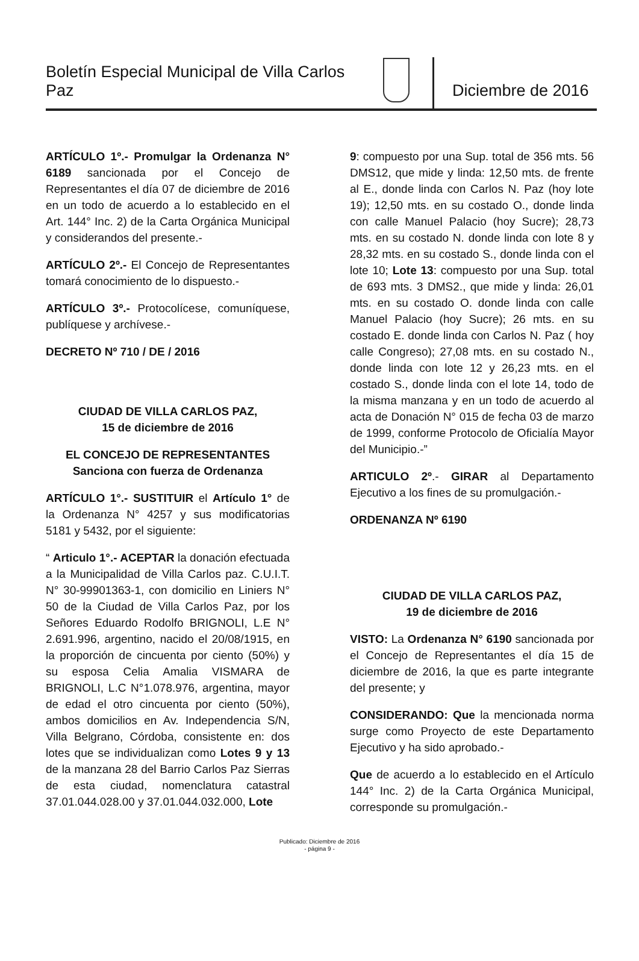Boletín Especial Municipal de Villa Carlos Paz
Diciembre de 2016
ARTÍCULO 1º.- Promulgar la Ordenanza N° 6189 sancionada por el Concejo de Representantes el día 07 de diciembre de 2016 en un todo de acuerdo a lo establecido en el Art. 144° Inc. 2) de la Carta Orgánica Municipal y considerandos del presente.-
ARTÍCULO 2º.- El Concejo de Representantes tomará conocimiento de lo dispuesto.-
ARTÍCULO 3º.- Protocolícese, comuníquese, publíquese y archívese.-
DECRETO Nº 710 / DE / 2016
CIUDAD DE VILLA CARLOS PAZ,
15 de diciembre de 2016
EL CONCEJO DE REPRESENTANTES
Sanciona con fuerza de Ordenanza
ARTÍCULO 1°.- SUSTITUIR el Artículo 1° de la Ordenanza N° 4257 y sus modificatorias 5181 y 5432, por el siguiente:
“ Articulo 1°.- ACEPTAR la donación efectuada a la Municipalidad de Villa Carlos paz. C.U.I.T. N° 30-99901363-1, con domicilio en Liniers N° 50 de la Ciudad de Villa Carlos Paz, por los Señores Eduardo Rodolfo BRIGNOLI, L.E N° 2.691.996, argentino, nacido el 20/08/1915, en la proporción de cincuenta por ciento (50%) y su esposa Celia Amalia VISMARA de BRIGNOLI, L.C N°1.078.976, argentina, mayor de edad el otro cincuenta por ciento (50%), ambos domicilios en Av. Independencia S/N, Villa Belgrano, Córdoba, consistente en: dos lotes que se individualizan como Lotes 9 y 13 de la manzana 28 del Barrio Carlos Paz Sierras de esta ciudad, nomenclatura catastral 37.01.044.028.00 y 37.01.044.032.000, Lote
9: compuesto por una Sup. total de 356 mts. 56 DMS12, que mide y linda: 12,50 mts. de frente al E., donde linda con Carlos N. Paz (hoy lote 19); 12,50 mts. en su costado O., donde linda con calle Manuel Palacio (hoy Sucre); 28,73 mts. en su costado N. donde linda con lote 8 y 28,32 mts. en su costado S., donde linda con el lote 10; Lote 13: compuesto por una Sup. total de 693 mts. 3 DMS2., que mide y linda: 26,01 mts. en su costado O. donde linda con calle Manuel Palacio (hoy Sucre); 26 mts. en su costado E. donde linda con Carlos N. Paz ( hoy calle Congreso); 27,08 mts. en su costado N., donde linda con lote 12 y 26,23 mts. en el costado S., donde linda con el lote 14, todo de la misma manzana y en un todo de acuerdo al acta de Donación N° 015 de fecha 03 de marzo de 1999, conforme Protocolo de Oficialía Mayor del Municipio.-”
ARTICULO 2º.- GIRAR al Departamento Ejecutivo a los fines de su promulgación.-
ORDENANZA Nº 6190
CIUDAD DE VILLA CARLOS PAZ,
19 de diciembre de 2016
VISTO: La Ordenanza N° 6190 sancionada por el Concejo de Representantes el día 15 de diciembre de 2016, la que es parte integrante del presente; y
CONSIDERANDO: Que la mencionada norma surge como Proyecto de este Departamento Ejecutivo y ha sido aprobado.-
Que de acuerdo a lo establecido en el Artículo 144° Inc. 2) de la Carta Orgánica Municipal, corresponde su promulgación.-
Publicado: Diciembre de 2016
- página 9 -